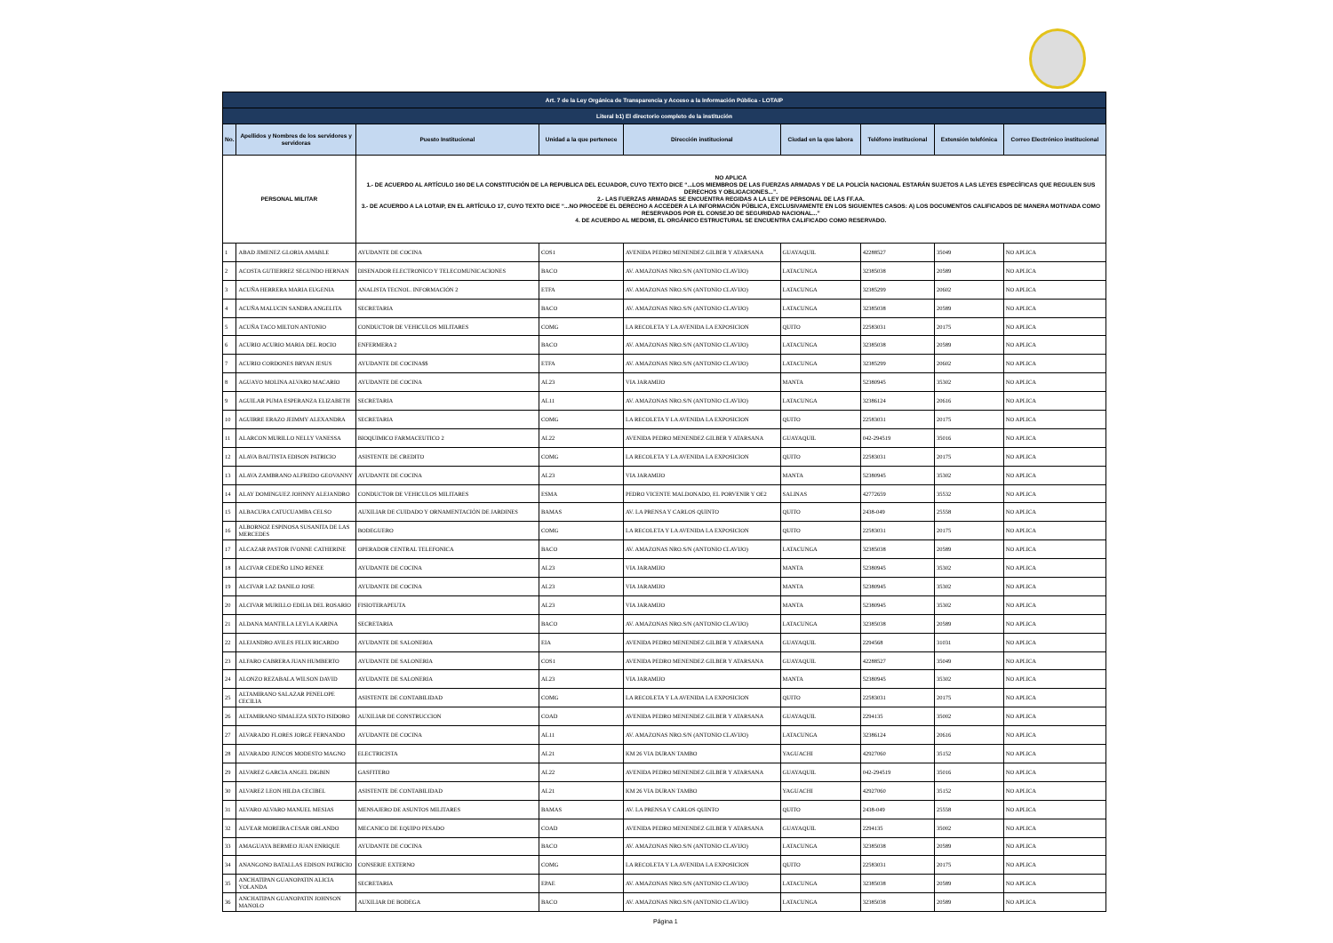| Art. 7 de la Ley Orgánica de Transparencia y Acceso a la Información Pública - LOTAIP | | | | | | | | |
| Literal b1) El directorio completo de la institución | | | | | | | | |
| No. | Apellidos y Nombres de los servidores y servidoras | Puesto Institucional | Unidad a la que pertenece | Dirección institucional | Ciudad en la que labora | Teléfono institucional | Extensión telefónica | Correo Electrónico institucional |
| PERSONAL MILITAR | | NO APLICA 1.- DE ACUERDO AL ARTÍCULO 160 DE LA CONSTITUCIÓN DE LA REPUBLICA DEL ECUADOR, CUYO TEXTO DICE “...LOS MIEMBROS DE LAS FUERZAS ARMADAS Y DE LA POLICÍA NACIONAL ESTARÁN SUJETOS A LAS LEYES ESPECÍFICAS QUE REGULEN SUS DERECHOS Y OBLIGACIONES...”. 2.- LAS FUERZAS ARMADAS SE ENCUENTRA REGIDAS A LA LEY DE PERSONAL DE LAS FF.AA. 3.- DE ACUERDO A LA LOTAIP, EN EL ARTÍCULO 17, CUYO TEXTO DICE “...NO PROCEDE EL DERECHO A ACCEDER A LA INFORMACIÓN PÚBLICA, EXCLUSIVAMENTE EN LOS SIGUIENTES CASOS: A) LOS DOCUMENTOS CALIFICADOS DE MANERA MOTIVADA COMO RESERVADOS POR EL CONSEJO DE SEGURIDAD NACIONAL...” 4. DE ACUERDO AL MEDOMI, EL ORGÁNICO ESTRUCTURAL SE ENCUENTRA CALIFICADO COMO RESERVADO. | | | | | | |
| 1 | ABAD JIMENEZ GLORIA AMABLE | AYUDANTE DE COCINA | COS1 | AVENIDA PEDRO MENENDEZ GILBER Y ATARSANA | GUAYAQUIL | 42288527 | 35049 | NO APLICA |
| 2 | ACOSTA GUTIERREZ SEGUNDO HERNAN | DISENADOR ELECTRONICO Y TELECOMUNICACIONES | BACO | AV. AMAZONAS NRO.S/N (ANTONIO CLAVIJO) | LATACUNGA | 32385038 | 20589 | NO APLICA |
| 3 | ACUÑA HERRERA MARIA EUGENIA | ANALISTA TECNOL. INFORMACIÓN 2 | ETFA | AV. AMAZONAS NRO.S/N (ANTONIO CLAVIJO) | LATACUNGA | 32385299 | 20602 | NO APLICA |
| 4 | ACUÑA MALUCIN SANDRA ANGELITA | SECRETARIA | BACO | AV. AMAZONAS NRO.S/N (ANTONIO CLAVIJO) | LATACUNGA | 32385038 | 20589 | NO APLICA |
| 5 | ACUÑA TACO MILTON ANTONIO | CONDUCTOR DE VEHICULOS MILITARES | COMG | LA RECOLETA Y LA AVENIDA LA EXPOSICION | QUITO | 22583031 | 20175 | NO APLICA |
| 6 | ACURIO ACURIO MARIA DEL ROCIO | ENFERMERA 2 | BACO | AV. AMAZONAS NRO.S/N (ANTONIO CLAVIJO) | LATACUNGA | 32385038 | 20589 | NO APLICA |
| 7 | ACURIO CORDONES BRYAN JESUS | AYUDANTE DE COCINA$$ | ETFA | AV. AMAZONAS NRO.S/N (ANTONIO CLAVIJO) | LATACUNGA | 32385299 | 20602 | NO APLICA |
| 8 | AGUAYO MOLINA ALVARO MACARIO | AYUDANTE DE COCINA | AL23 | VIA JARAMIJO | MANTA | 52380945 | 35302 | NO APLICA |
| 9 | AGUILAR PUMA ESPERANZA ELIZABETH | SECRETARIA | AL11 | AV. AMAZONAS NRO.S/N (ANTONIO CLAVIJO) | LATACUNGA | 32386124 | 20616 | NO APLICA |
| 10 | AGUIRRE ERAZO JEIMMY ALEXANDRA | SECRETARIA | COMG | LA RECOLETA Y LA AVENIDA LA EXPOSICION | QUITO | 22583031 | 20175 | NO APLICA |
| 11 | ALARCON MURILLO NELLY VANESSA | BIOQUIMICO FARMACEUTICO 2 | AL22 | AVENIDA PEDRO MENENDEZ GILBER Y ATARSANA | GUAYAQUIL | 042-294519 | 35016 | NO APLICA |
| 12 | ALAVA BAUTISTA EDISON PATRICIO | ASISTENTE DE CREDITO | COMG | LA RECOLETA Y LA AVENIDA LA EXPOSICION | QUITO | 22583031 | 20175 | NO APLICA |
| 13 | ALAVA ZAMBRANO ALFREDO GEOVANNY | AYUDANTE DE COCINA | AL23 | VIA JARAMIJO | MANTA | 52380945 | 35302 | NO APLICA |
| 14 | ALAY DOMINGUEZ JOHNNY ALEJANDRO | CONDUCTOR DE VEHICULOS MILITARES | ESMA | PEDRO VICENTE MALDONADO, EL PORVENIR Y OE2 | SALINAS | 42772659 | 35532 | NO APLICA |
| 15 | ALBACURA CATUCUAMBA CELSO | AUXILIAR DE CUIDADO Y ORNAMENTACIÓN DE JARDINES | BAMAS | AV. LA PRENSA Y CARLOS QUINTO | QUITO | 2438-049 | 25558 | NO APLICA |
| 16 | ALBORNOZ ESPINOSA SUSANITA DE LAS MERCEDES | BODEGUERO | COMG | LA RECOLETA Y LA AVENIDA LA EXPOSICION | QUITO | 22583031 | 20175 | NO APLICA |
| 17 | ALCAZAR PASTOR IVONNE CATHERINE | OPERADOR CENTRAL TELEFONICA | BACO | AV. AMAZONAS NRO.S/N (ANTONIO CLAVIJO) | LATACUNGA | 32385038 | 20589 | NO APLICA |
| 18 | ALCIVAR CEDEÑO LINO RENEE | AYUDANTE DE COCINA | AL23 | VIA JARAMIJO | MANTA | 52380945 | 35302 | NO APLICA |
| 19 | ALCIVAR LAZ DANILO JOSE | AYUDANTE DE COCINA | AL23 | VIA JARAMIJO | MANTA | 52380945 | 35302 | NO APLICA |
| 20 | ALCIVAR MURILLO EDILIA DEL ROSARIO | FISIOTERAPEUTA | AL23 | VIA JARAMIJO | MANTA | 52380945 | 35302 | NO APLICA |
| 21 | ALDANA MANTILLA LEYLA KARINA | SECRETARIA | BACO | AV. AMAZONAS NRO.S/N (ANTONIO CLAVIJO) | LATACUNGA | 32385038 | 20589 | NO APLICA |
| 22 | ALEJANDRO AVILES FELIX RICARDO | AYUDANTE DE SALONERIA | EIA | AVENIDA PEDRO MENENDEZ GILBER Y ATARSANA | GUAYAQUIL | 2294568 | 31031 | NO APLICA |
| 23 | ALFARO CABRERA JUAN HUMBERTO | AYUDANTE DE SALONERIA | COS1 | AVENIDA PEDRO MENENDEZ GILBER Y ATARSANA | GUAYAQUIL | 42288527 | 35049 | NO APLICA |
| 24 | ALONZO REZABALA WILSON DAVID | AYUDANTE DE SALONERIA | AL23 | VIA JARAMIJO | MANTA | 52380945 | 35302 | NO APLICA |
| 25 | ALTAMIRANO SALAZAR PENELOPE CECILIA | ASISTENTE DE CONTABILIDAD | COMG | LA RECOLETA Y LA AVENIDA LA EXPOSICION | QUITO | 22583031 | 20175 | NO APLICA |
| 26 | ALTAMIRANO SIMALEZA SIXTO ISIDORO | AUXILIAR DE CONSTRUCCION | COAD | AVENIDA PEDRO MENENDEZ GILBER Y ATARSANA | GUAYAQUIL | 2294135 | 35002 | NO APLICA |
| 27 | ALVARADO FLORES JORGE FERNANDO | AYUDANTE DE COCINA | AL11 | AV. AMAZONAS NRO.S/N (ANTONIO CLAVIJO) | LATACUNGA | 32386124 | 20616 | NO APLICA |
| 28 | ALVARADO JUNCOS MODESTO MAGNO | ELECTRICISTA | AL21 | KM 26 VIA DURAN TAMBO | YAGUACHI | 42927060 | 35152 | NO APLICA |
| 29 | ALVAREZ GARCIA ANGEL DIGBIN | GASFITERO | AL22 | AVENIDA PEDRO MENENDEZ GILBER Y ATARSANA | GUAYAQUIL | 042-294519 | 35016 | NO APLICA |
| 30 | ALVAREZ LEON HILDA CECIBEL | ASISTENTE DE CONTABILIDAD | AL21 | KM 26 VIA DURAN TAMBO | YAGUACHI | 42927060 | 35152 | NO APLICA |
| 31 | ALVARO ALVARO MANUEL MESIAS | MENSAJERO DE ASUNTOS MILITARES | BAMAS | AV. LA PRENSA Y CARLOS QUINTO | QUITO | 2438-049 | 25558 | NO APLICA |
| 32 | ALVEAR MOREIRA CESAR ORLANDO | MECANICO DE EQUIPO PESADO | COAD | AVENIDA PEDRO MENENDEZ GILBER Y ATARSANA | GUAYAQUIL | 2294135 | 35002 | NO APLICA |
| 33 | AMAGUAYA BERMEO JUAN ENRIQUE | AYUDANTE DE COCINA | BACO | AV. AMAZONAS NRO.S/N (ANTONIO CLAVIJO) | LATACUNGA | 32385038 | 20589 | NO APLICA |
| 34 | ANANGONO BATALLAS EDISON PATRICIO | CONSERJE EXTERNO | COMG | LA RECOLETA Y LA AVENIDA LA EXPOSICION | QUITO | 22583031 | 20175 | NO APLICA |
| 35 | ANCHATIPAN GUANOPATIN ALICIA YOLANDA | SECRETARIA | EPAE | AV. AMAZONAS NRO.S/N (ANTONIO CLAVIJO) | LATACUNGA | 32385038 | 20589 | NO APLICA |
| 36 | ANCHATIPAN GUANOPATIN JOHNSON MANOLO | AUXILIAR DE BODEGA | BACO | AV. AMAZONAS NRO.S/N (ANTONIO CLAVIJO) | LATACUNGA | 32385038 | 20589 | NO APLICA |
Página 1